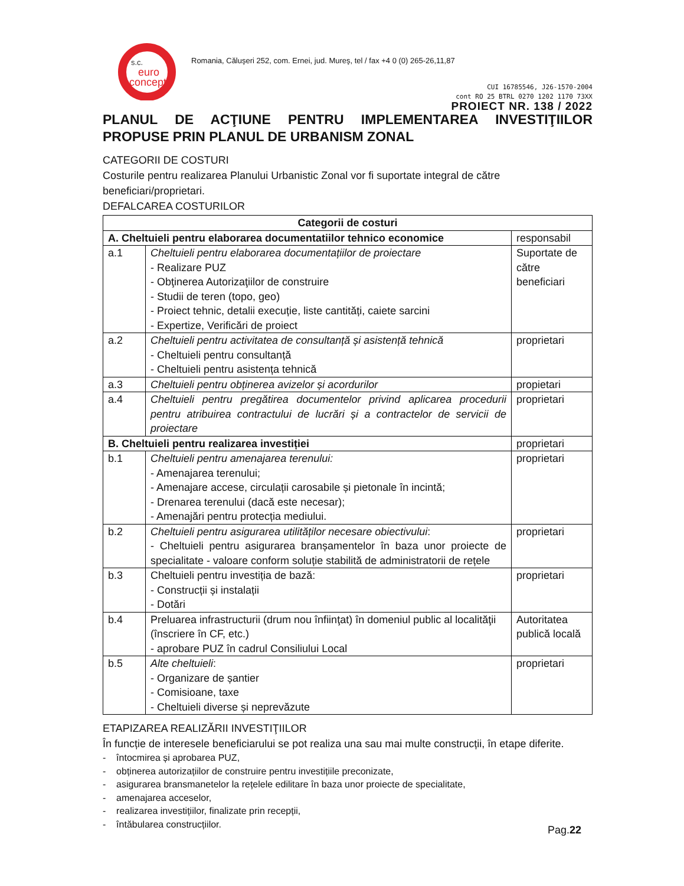s.c.
euro
concept
Romania, Căluşeri 252, com. Ernei, jud. Mureş, tel / fax +4 0 (0) 265-26,11,87
CUI 16785546, J26-1570-2004
cont RO 25 BTRL 0270 1202 1170 73XX
PROIECT NR. 138 / 2022
PLANUL DE ACŢIUNE PENTRU IMPLEMENTAREA INVESTIŢIILOR PROPUSE PRIN PLANUL DE URBANISM ZONAL
CATEGORII DE COSTURI
Costurile pentru realizarea Planului Urbanistic Zonal vor fi suportate integral de către beneficiari/proprietari.
DEFALCAREA COSTURILOR
| Categorii de costuri | | |
| --- | --- | --- |
| A. Cheltuieli pentru elaborarea documentatiilor tehnico economice | | responsabil |
| a.1 | Cheltuieli pentru elaborarea documentațiilor de proiectare - Realizare PUZ - Obţinerea Autorizaţiilor de construire - Studii de teren (topo, geo) - Proiect tehnic, detalii execuție, liste cantități, caiete sarcini - Expertize, Verificări de proiect | Suportate de către beneficiari |
| a.2 | Cheltuieli pentru activitatea de consultanță și asistență tehnică - Cheltuieli pentru consultanță - Cheltuieli pentru asistența tehnică | proprietari |
| a.3 | Cheltuieli pentru obținerea avizelor și acordurilor | propietari |
| a.4 | Cheltuieli pentru pregătirea documentelor privind aplicarea procedurii pentru atribuirea contractului de lucrări și a contractelor de servicii de proiectare | proprietari |
| B. Cheltuieli pentru realizarea investiției | | proprietari |
| b.1 | Cheltuieli pentru amenajarea terenului: - Amenajarea terenului; - Amenajare accese, circulații carosabile și pietonale în incintă; - Drenarea terenului (dacă este necesar); - Amenajări pentru protecția mediului. | proprietari |
| b.2 | Cheltuieli pentru asigurarea utilităților necesare obiectivului : - Cheltuieli pentru asigurarea branșamentelor în baza unor proiecte de specialitate - valoare conform soluție stabilită de administratorii de rețele | proprietari |
| b.3 | Cheltuieli pentru investiția de bază: - Construcții și instalații - Dotări | proprietari |
| b.4 | Preluarea infrastructurii (drum nou înfiinţat) în domeniul public al localităţii (înscriere în CF, etc.) - aprobare PUZ în cadrul Consiliului Local | Autoritatea publică locală |
| b.5 | Alte cheltuieli : - Organizare de șantier - Comisioane, taxe - Cheltuieli diverse și neprevăzute | proprietari |
ETAPIZAREA REALIZĂRII INVESTIŢIILOR
În funcție de interesele beneficiarului se pot realiza una sau mai multe construcții, în etape diferite.
- întocmirea și aprobarea PUZ,
- obținerea autorizațiilor de construire pentru investițiile preconizate,
- asigurarea bransmanetelor la rețelele edilitare în baza unor proiecte de specialitate,
- amenajarea acceselor,
- realizarea investițiilor, finalizate prin recepții,
- întăbularea construcțiilor.
Pag.22